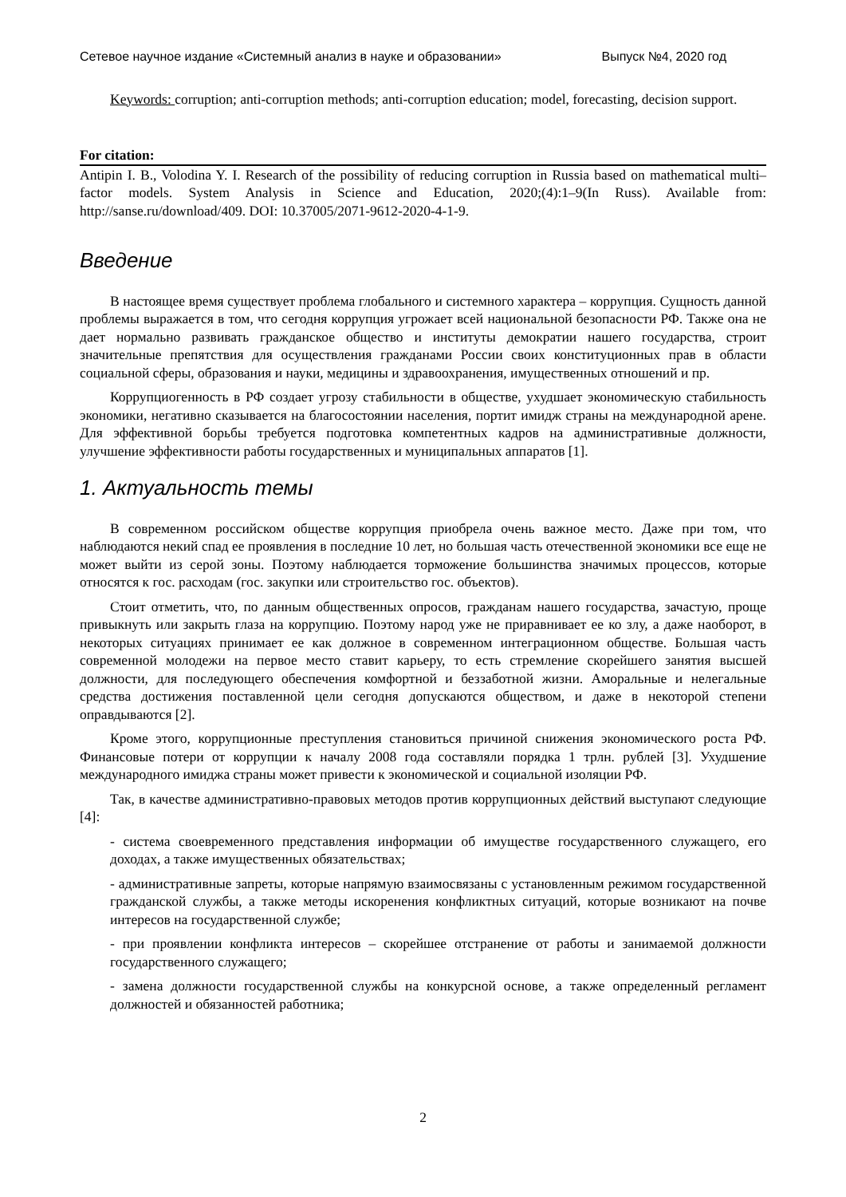Сетевое научное издание «Системный анализ в науке и образовании» Выпуск №4, 2020 год
Keywords: corruption; anti-corruption methods; anti-corruption education; model, forecasting, decision support.
For citation:
Antipin I. B., Volodina Y. I. Research of the possibility of reducing corruption in Russia based on mathematical multi–factor models. System Analysis in Science and Education, 2020;(4):1–9(In Russ). Available from: http://sanse.ru/download/409. DOI: 10.37005/2071-9612-2020-4-1-9.
Введение
В настоящее время существует проблема глобального и системного характера – коррупция. Сущность данной проблемы выражается в том, что сегодня коррупция угрожает всей национальной безопасности РФ. Также она не дает нормально развивать гражданское общество и институты демократии нашего государства, строит значительные препятствия для осуществления гражданами России своих конституционных прав в области социальной сферы, образования и науки, медицины и здравоохранения, имущественных отношений и пр.
Коррупциогенность в РФ создает угрозу стабильности в обществе, ухудшает экономическую стабильность экономики, негативно сказывается на благосостоянии населения, портит имидж страны на международной арене. Для эффективной борьбы требуется подготовка компетентных кадров на административные должности, улучшение эффективности работы государственных и муниципальных аппаратов [1].
1. Актуальность темы
В современном российском обществе коррупция приобрела очень важное место. Даже при том, что наблюдаются некий спад ее проявления в последние 10 лет, но большая часть отечественной экономики все еще не может выйти из серой зоны. Поэтому наблюдается торможение большинства значимых процессов, которые относятся к гос. расходам (гос. закупки или строительство гос. объектов).
Стоит отметить, что, по данным общественных опросов, гражданам нашего государства, зачастую, проще привыкнуть или закрыть глаза на коррупцию. Поэтому народ уже не приравнивает ее ко злу, а даже наоборот, в некоторых ситуациях принимает ее как должное в современном интеграционном обществе. Большая часть современной молодежи на первое место ставит карьеру, то есть стремление скорейшего занятия высшей должности, для последующего обеспечения комфортной и беззаботной жизни. Аморальные и нелегальные средства достижения поставленной цели сегодня допускаются обществом, и даже в некоторой степени оправдываются [2].
Кроме этого, коррупционные преступления становиться причиной снижения экономического роста РФ. Финансовые потери от коррупции к началу 2008 года составляли порядка 1 трлн. рублей [3]. Ухудшение международного имиджа страны может привести к экономической и социальной изоляции РФ.
Так, в качестве административно-правовых методов против коррупционных действий выступают следующие [4]:
- система своевременного представления информации об имуществе государственного служащего, его доходах, а также имущественных обязательствах;
- административные запреты, которые напрямую взаимосвязаны с установленным режимом государственной гражданской службы, а также методы искоренения конфликтных ситуаций, которые возникают на почве интересов на государственной службе;
- при проявлении конфликта интересов – скорейшее отстранение от работы и занимаемой должности государственного служащего;
- замена должности государственной службы на конкурсной основе, а также определенный регламент должностей и обязанностей работника;
2